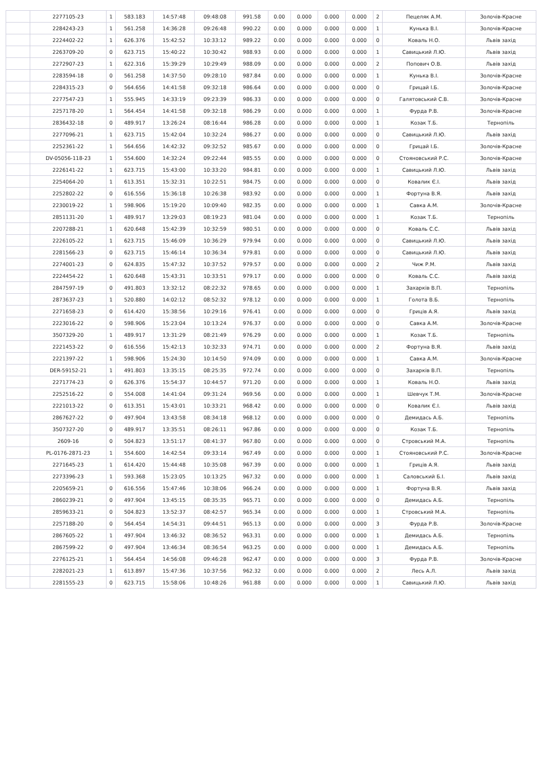| | 2277105-23 | 1 | 583.183 | 14:57:48 | 09:48:08 | 991.58 | 0.00 | 0.000 | 0.000 | 0.000 | 2 | Пецеляк А.М. | Золочів-Красне |
| | 2284243-23 | 1 | 561.258 | 14:36:28 | 09:26:48 | 990.22 | 0.00 | 0.000 | 0.000 | 0.000 | 1 | Кунька В.І. | Золочів-Красне |
| | 2224402-22 | 1 | 626.376 | 15:42:52 | 10:33:12 | 989.22 | 0.00 | 0.000 | 0.000 | 0.000 | 0 | Коваль Н.О. | Львів захід |
| | 2263709-20 | 0 | 623.715 | 15:40:22 | 10:30:42 | 988.93 | 0.00 | 0.000 | 0.000 | 0.000 | 1 | Савицький Л.Ю. | Львів захід |
| | 2272907-23 | 1 | 622.316 | 15:39:29 | 10:29:49 | 988.09 | 0.00 | 0.000 | 0.000 | 0.000 | 2 | Попович О.В. | Львів захід |
| | 2283594-18 | 0 | 561.258 | 14:37:50 | 09:28:10 | 987.84 | 0.00 | 0.000 | 0.000 | 0.000 | 1 | Кунька В.І. | Золочів-Красне |
| | 2284315-23 | 0 | 564.656 | 14:41:58 | 09:32:18 | 986.64 | 0.00 | 0.000 | 0.000 | 0.000 | 0 | Грицай І.Б. | Золочів-Красне |
| | 2277547-23 | 1 | 555.945 | 14:33:19 | 09:23:39 | 986.33 | 0.00 | 0.000 | 0.000 | 0.000 | 0 | Галятовський С.В. | Золочів-Красне |
| | 2257178-20 | 1 | 564.454 | 14:41:58 | 09:32:18 | 986.29 | 0.00 | 0.000 | 0.000 | 0.000 | 1 | Фурда Р.В. | Золочів-Красне |
| | 2836432-18 | 0 | 489.917 | 13:26:24 | 08:16:44 | 986.28 | 0.00 | 0.000 | 0.000 | 0.000 | 1 | Козак Т.Б. | Тернопіль |
| | 2277096-21 | 1 | 623.715 | 15:42:04 | 10:32:24 | 986.27 | 0.00 | 0.000 | 0.000 | 0.000 | 0 | Савицький Л.Ю. | Львів захід |
| | 2252361-22 | 1 | 564.656 | 14:42:32 | 09:32:52 | 985.67 | 0.00 | 0.000 | 0.000 | 0.000 | 0 | Грицай І.Б. | Золочів-Красне |
| | DV-05056-118-23 | 1 | 554.600 | 14:32:24 | 09:22:44 | 985.55 | 0.00 | 0.000 | 0.000 | 0.000 | 0 | Стояновський Р.С. | Золочів-Красне |
| | 2226141-22 | 1 | 623.715 | 15:43:00 | 10:33:20 | 984.81 | 0.00 | 0.000 | 0.000 | 0.000 | 1 | Савицький Л.Ю. | Львів захід |
| | 2254064-20 | 1 | 613.351 | 15:32:31 | 10:22:51 | 984.75 | 0.00 | 0.000 | 0.000 | 0.000 | 0 | Ковалик Є.І. | Львів захід |
| | 2252802-22 | 0 | 616.556 | 15:36:18 | 10:26:38 | 983.92 | 0.00 | 0.000 | 0.000 | 0.000 | 1 | Фортуна В.Я. | Львів захід |
| | 2230019-22 | 1 | 598.906 | 15:19:20 | 10:09:40 | 982.35 | 0.00 | 0.000 | 0.000 | 0.000 | 1 | Савка А.М. | Золочів-Красне |
| | 2851131-20 | 1 | 489.917 | 13:29:03 | 08:19:23 | 981.04 | 0.00 | 0.000 | 0.000 | 0.000 | 1 | Козак Т.Б. | Тернопіль |
| | 2207288-21 | 1 | 620.648 | 15:42:39 | 10:32:59 | 980.51 | 0.00 | 0.000 | 0.000 | 0.000 | 0 | Коваль С.С. | Львів захід |
| | 2226105-22 | 1 | 623.715 | 15:46:09 | 10:36:29 | 979.94 | 0.00 | 0.000 | 0.000 | 0.000 | 0 | Савицький Л.Ю. | Львів захід |
| | 2281566-23 | 0 | 623.715 | 15:46:14 | 10:36:34 | 979.81 | 0.00 | 0.000 | 0.000 | 0.000 | 0 | Савицький Л.Ю. | Львів захід |
| | 2274001-23 | 0 | 624.835 | 15:47:32 | 10:37:52 | 979.57 | 0.00 | 0.000 | 0.000 | 0.000 | 2 | Чиж Р.М. | Львів захід |
| | 2224454-22 | 1 | 620.648 | 15:43:31 | 10:33:51 | 979.17 | 0.00 | 0.000 | 0.000 | 0.000 | 0 | Коваль С.С. | Львів захід |
| | 2847597-19 | 0 | 491.803 | 13:32:12 | 08:22:32 | 978.65 | 0.00 | 0.000 | 0.000 | 0.000 | 1 | Захарків В.П. | Тернопіль |
| | 2873637-23 | 1 | 520.880 | 14:02:12 | 08:52:32 | 978.12 | 0.00 | 0.000 | 0.000 | 0.000 | 1 | Голота В.Б. | Тернопіль |
| | 2271658-23 | 0 | 614.420 | 15:38:56 | 10:29:16 | 976.41 | 0.00 | 0.000 | 0.000 | 0.000 | 0 | Гриців А.Я. | Львів захід |
| | 2223016-22 | 0 | 598.906 | 15:23:04 | 10:13:24 | 976.37 | 0.00 | 0.000 | 0.000 | 0.000 | 0 | Савка А.М. | Золочів-Красне |
| | 3507329-20 | 1 | 489.917 | 13:31:29 | 08:21:49 | 976.29 | 0.00 | 0.000 | 0.000 | 0.000 | 1 | Козак Т.Б. | Тернопіль |
| | 2221453-22 | 0 | 616.556 | 15:42:13 | 10:32:33 | 974.71 | 0.00 | 0.000 | 0.000 | 0.000 | 2 | Фортуна В.Я. | Львів захід |
| | 2221397-22 | 1 | 598.906 | 15:24:30 | 10:14:50 | 974.09 | 0.00 | 0.000 | 0.000 | 0.000 | 1 | Савка А.М. | Золочів-Красне |
| | DER-59152-21 | 1 | 491.803 | 13:35:15 | 08:25:35 | 972.74 | 0.00 | 0.000 | 0.000 | 0.000 | 0 | Захарків В.П. | Тернопіль |
| | 2271774-23 | 0 | 626.376 | 15:54:37 | 10:44:57 | 971.20 | 0.00 | 0.000 | 0.000 | 0.000 | 1 | Коваль Н.О. | Львів захід |
| | 2252516-22 | 0 | 554.008 | 14:41:04 | 09:31:24 | 969.56 | 0.00 | 0.000 | 0.000 | 0.000 | 1 | Шевчук Т.М. | Золочів-Красне |
| | 2221013-22 | 0 | 613.351 | 15:43:01 | 10:33:21 | 968.42 | 0.00 | 0.000 | 0.000 | 0.000 | 0 | Ковалик Є.І. | Львів захід |
| | 2867627-22 | 0 | 497.904 | 13:43:58 | 08:34:18 | 968.12 | 0.00 | 0.000 | 0.000 | 0.000 | 0 | Демидась А.Б. | Тернопіль |
| | 3507327-20 | 0 | 489.917 | 13:35:51 | 08:26:11 | 967.86 | 0.00 | 0.000 | 0.000 | 0.000 | 0 | Козак Т.Б. | Тернопіль |
| | 2609-16 | 0 | 504.823 | 13:51:17 | 08:41:37 | 967.80 | 0.00 | 0.000 | 0.000 | 0.000 | 0 | Стровський М.А. | Тернопіль |
| | PL-0176-2871-23 | 1 | 554.600 | 14:42:54 | 09:33:14 | 967.49 | 0.00 | 0.000 | 0.000 | 0.000 | 1 | Стояновський Р.С. | Золочів-Красне |
| | 2271645-23 | 1 | 614.420 | 15:44:48 | 10:35:08 | 967.39 | 0.00 | 0.000 | 0.000 | 0.000 | 1 | Гриців А.Я. | Львів захід |
| | 2273396-23 | 1 | 593.368 | 15:23:05 | 10:13:25 | 967.32 | 0.00 | 0.000 | 0.000 | 0.000 | 1 | Саловський Б.І. | Львів захід |
| | 2205659-21 | 0 | 616.556 | 15:47:46 | 10:38:06 | 966.24 | 0.00 | 0.000 | 0.000 | 0.000 | 1 | Фортуна В.Я. | Львів захід |
| | 2860239-21 | 0 | 497.904 | 13:45:15 | 08:35:35 | 965.71 | 0.00 | 0.000 | 0.000 | 0.000 | 0 | Демидась А.Б. | Тернопіль |
| | 2859633-21 | 0 | 504.823 | 13:52:37 | 08:42:57 | 965.34 | 0.00 | 0.000 | 0.000 | 0.000 | 1 | Стровський М.А. | Тернопіль |
| | 2257188-20 | 0 | 564.454 | 14:54:31 | 09:44:51 | 965.13 | 0.00 | 0.000 | 0.000 | 0.000 | 3 | Фурда Р.В. | Золочів-Красне |
| | 2867605-22 | 1 | 497.904 | 13:46:32 | 08:36:52 | 963.31 | 0.00 | 0.000 | 0.000 | 0.000 | 1 | Демидась А.Б. | Тернопіль |
| | 2867599-22 | 0 | 497.904 | 13:46:34 | 08:36:54 | 963.25 | 0.00 | 0.000 | 0.000 | 0.000 | 1 | Демидась А.Б. | Тернопіль |
| | 2276125-21 | 1 | 564.454 | 14:56:08 | 09:46:28 | 962.47 | 0.00 | 0.000 | 0.000 | 0.000 | 3 | Фурда Р.В. | Золочів-Красне |
| | 2282021-23 | 1 | 613.897 | 15:47:36 | 10:37:56 | 962.32 | 0.00 | 0.000 | 0.000 | 0.000 | 2 | Лесь А.Л. | Львів захід |
| | 2281555-23 | 0 | 623.715 | 15:58:06 | 10:48:26 | 961.88 | 0.00 | 0.000 | 0.000 | 0.000 | 1 | Савицький Л.Ю. | Львів захід |